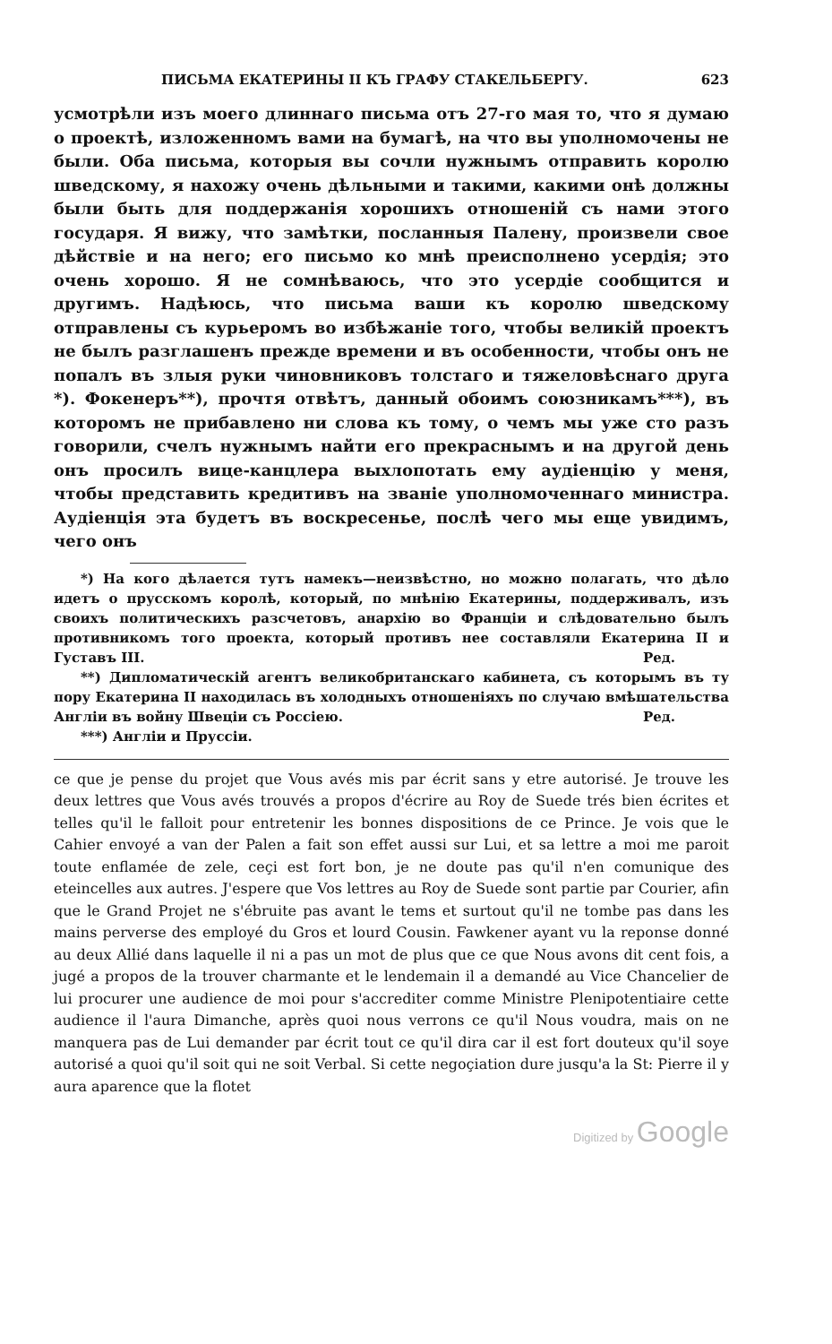ПИСЬМА ЕКАТЕРИНЫ II КЪ ГРАФУ СТАКЕЛЬБЕРГУ. 623
усмотрѣли изъ моего длиннаго письма отъ 27-го мая то, что я думаю о проектѣ, изложенномъ вами на бумагѣ, на что вы уполномочены не были. Оба письма, которыя вы сочли нужнымъ отправить королю шведскому, я нахожу очень дѣльными и такими, какими онѣ должны были быть для поддержанія хорошихъ отношеній съ нами этого государя. Я вижу, что замѣтки, посланныя Палену, произвели свое дѣйствіе и на него; его письмо ко мнѣ преисполнено усердія; это очень хорошо. Я не сомнѣваюсь, что это усердіе сообщится и другимъ. Надѣюсь, что письма ваши къ королю шведскому отправлены съ курьеромъ во избѣжаніе того, чтобы великій проектъ не былъ разглашенъ прежде времени и въ особенности, чтобы онъ не попалъ въ злыя руки чиновниковъ толстаго и тяжеловѣснаго друга *). Фокенеръ**), прочтя отвѣтъ, данный обоимъ союзникамъ***), въ которомъ не прибавлено ни слова къ тому, о чемъ мы уже сто разъ говорили, счелъ нужнымъ найти его прекраснымъ и на другой день онъ просилъ вице-канцлера выхлопотать ему аудіенцію у меня, чтобы представить кредитивъ на званіе уполномоченнаго министра. Аудіенція эта будетъ въ воскресенье, послѣ чего мы еще увидимъ, чего онъ
*) На кого дѣлается тутъ намекъ—неизвѣстно, но можно полагать, что дѣло идетъ о прусскомъ королѣ, который, по мнѣнію Екатерины, поддерживалъ, изъ своихъ политическихъ разсчетовъ, анархію во Франціи и слѣдовательно былъ противникомъ того проекта, который противъ нее составляли Екатерина II и Густавъ III. Ред.
**) Дипломатическій агентъ великобританскаго кабинета, съ которымъ въ ту пору Екатерина II находилась въ холодныхъ отношеніяхъ по случаю вмѣшательства Англіи въ войну Швеціи съ Россіею. Ред.
***) Англіи и Пруссіи.
ce que je pense du projet que Vous avés mis par écrit sans y etre autorisé. Je trouve les deux lettres que Vous avés trouvés a propos d'écrire au Roy de Suede trés bien écrites et telles qu'il le falloit pour entretenir les bonnes dispositions de ce Prince. Je vois que le Cahier envoyé a van der Palen a fait son effet aussi sur Lui, et sa lettre a moi me paroit toute enflamée de zele, ceçi est fort bon, je ne doute pas qu'il n'en comunique des eteincelles aux autres. J'espere que Vos lettres au Roy de Suede sont partie par Courier, afin que le Grand Projet ne s'ébruite pas avant le tems et surtout qu'il ne tombe pas dans les mains perverse des employé du Gros et lourd Cousin. Fawkener ayant vu la reponse donné au deux Allié dans laquelle il ni a pas un mot de plus que ce que Nous avons dit cent fois, a jugé a propos de la trouver charmante et le lendemain il a demandé au Vice Chancelier de lui procurer une audience de moi pour s'accrediter comme Ministre Plenipotentiaire cette audience il l'aura Dimanche, après quoi nous verrons ce qu'il Nous voudra, mais on ne manquera pas de Lui demander par écrit tout ce qu'il dira car il est fort douteux qu'il soye autorisé a quoi qu'il soit qui ne soit Verbal. Si cette negoçiation dure jusqu'a la St: Pierre il y aura aparence que la flotet
Digitized by Google